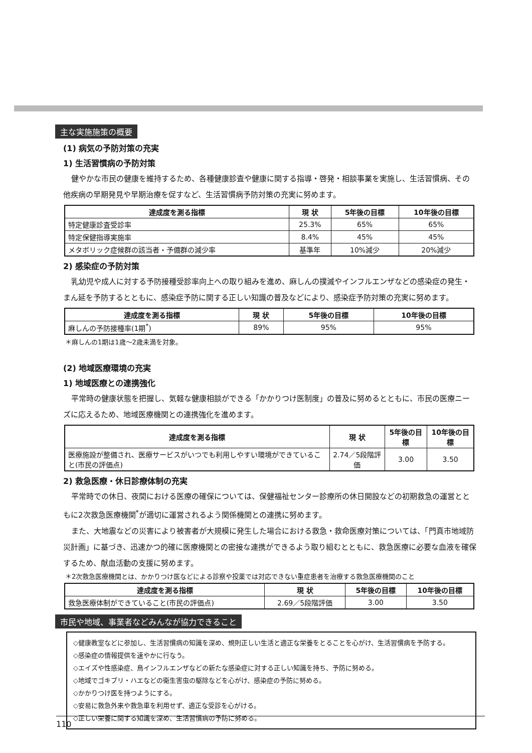主な実施施策の概要
(1) 病気の予防対策の充実
1) 生活習慣病の予防対策
健やかな市民の健康を維持するため、各種健康診査や健康に関する指導・啓発・相談事業を実施し、生活習慣病、その他疾病の早期発見や早期治療を促すなど、生活習慣病予防対策の充実に努めます。
| 達成度を測る指標 | 現 状 | 5年後の目標 | 10年後の目標 |
| --- | --- | --- | --- |
| 特定健康診査受診率 | 25.3% | 65% | 65% |
| 特定保健指導実施率 | 8.4% | 45% | 45% |
| メタボリック症候群の該当者・予備群の減少率 | 基準年 | 10%減少 | 20%減少 |
2) 感染症の予防対策
乳幼児や成人に対する予防接種受診率向上への取り組みを進め、麻しんの撲滅やインフルエンザなどの感染症の発生・まん延を予防するとともに、感染症予防に関する正しい知識の普及などにより、感染症予防対策の充実に努めます。
| 達成度を測る指標 | 現 状 | 5年後の目標 | 10年後の目標 |
| --- | --- | --- | --- |
| 麻しんの予防接種率(1期<sup>*</sup>) | 89% | 95% | 95% |
＊麻しんの1期は1歳～2歳未満を対象。
(2) 地域医療環境の充実
1) 地域医療との連携強化
平常時の健康状態を把握し、気軽な健康相談ができる「かかりつけ医制度」の普及に努めるとともに、市民の医療ニーズに応えるため、地域医療機関との連携強化を進めます。
| 達成度を測る指標 | 現 状 | 5年後の目標 | 10年後の目標 |
| --- | --- | --- | --- |
| 医療施設が整備され、医療サービスがいつでも利用しやすい環境ができていること(市民の評価点) | 2.74／5段階評価 | 3.00 | 3.50 |
2) 救急医療・休日診療体制の充実
平常時での休日、夜間における医療の確保については、保健福祉センター診療所の休日開設などの初期救急の運営とともに2次救急医療機関<sup>*</sup>が適切に運営されるよう関係機関との連携に努めます。
また、大地震などの災害により被害者が大規模に発生した場合における救急・救命医療対策については、「門真市地域防災計画」に基づき、迅速かつ的確に医療機関との密接な連携ができるよう取り組むとともに、救急医療に必要な血液を確保するため、献血活動の支援に努めます。
＊2次救急医療機関とは、かかりつけ医などによる診察や投薬では対応できない重症患者を治療する救急医療機関のこと
| 達成度を測る指標 | 現 状 | 5年後の目標 | 10年後の目標 |
| --- | --- | --- | --- |
| 救急医療体制ができていること(市民の評価点) | 2.69／5段階評価 | 3.00 | 3.50 |
市民や地域、事業者などみんなが協力できること
◇健康教室などに参加し、生活習慣病の知識を深め、規則正しい生活と適正な栄養をとることを心がけ、生活習慣病を予防する。
◇感染症の情報提供を速やかに行なう。
◇エイズや性感染症、鳥インフルエンザなどの新たな感染症に対する正しい知識を持ち、予防に努める。
◇地域でゴキブリ・ハエなどの衛生害虫の駆除などを心がけ、感染症の予防に努める。
◇かかりつけ医を持つようにする。
◇安易に救急外来や救急車を利用せず、適正な受診を心がける。
◇正しい栄養に関する知識を深め、生活習慣病の予防に努める。
110